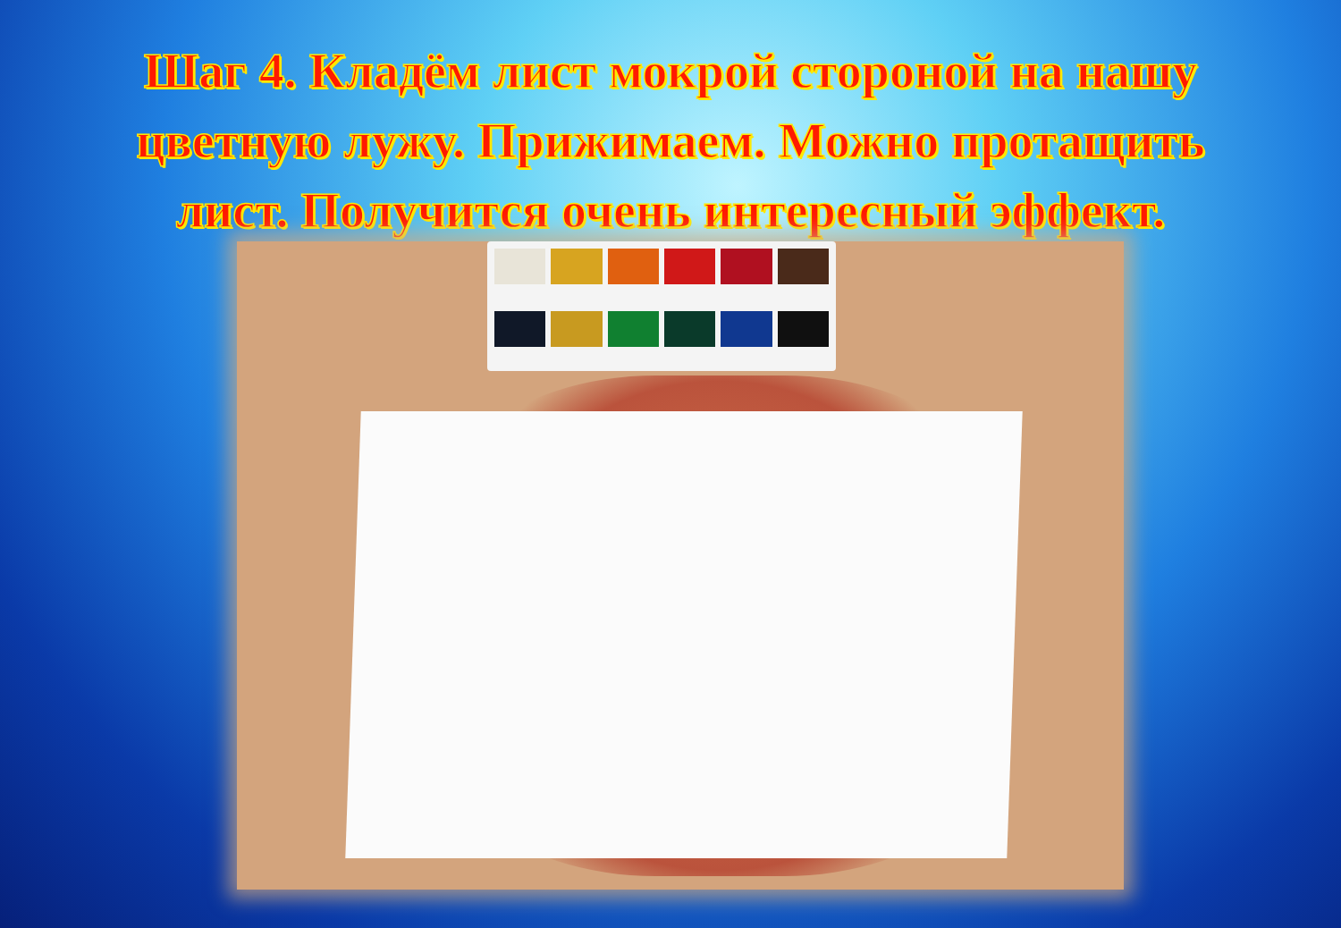Шаг 4. Кладём лист мокрой стороной на нашу цветную лужу. Прижимаем. Можно протащить лист. Получится очень интересный эффект.